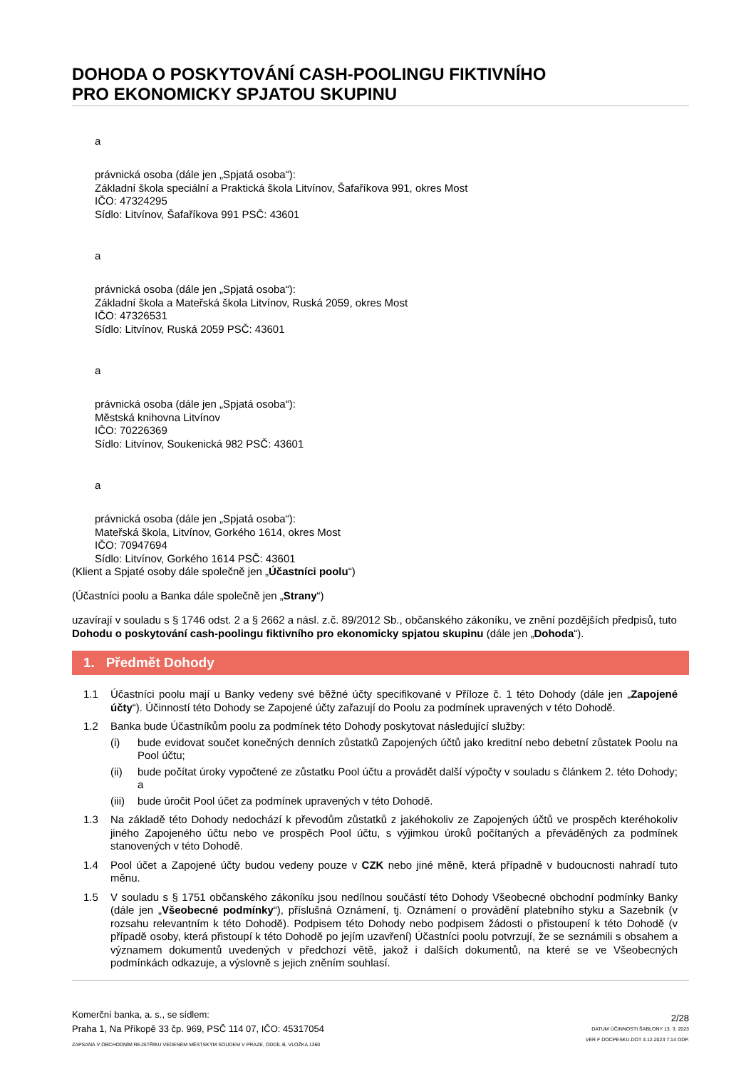DOHODA O POSKYTOVÁNÍ CASH-POOLINGU FIKTIVNÍHO
PRO EKONOMICKY SPJATOU SKUPINU
a
právnická osoba (dále jen „Spjatá osoba“):
Základní škola speciální a Praktická škola Litvínov, Šafaříkova 991, okres Most
IČO: 47324295
Sídlo: Litvínov, Šafaříkova 991 PSČ: 43601
a
právnická osoba (dále jen „Spjatá osoba“):
Základní škola a Mateřská škola Litvínov, Ruská 2059, okres Most
IČO: 47326531
Sídlo: Litvínov, Ruská 2059 PSČ: 43601
a
právnická osoba (dále jen „Spjatá osoba“):
Městská knihovna Litvínov
IČO: 70226369
Sídlo: Litvínov, Soukenická 982 PSČ: 43601
a
právnická osoba (dále jen „Spjatá osoba“):
Mateřská škola, Litvínov, Gorkého 1614, okres Most
IČO: 70947694
Sídlo: Litvínov, Gorkého 1614 PSČ: 43601
(Klient a Spjaté osoby dále společně jen „Účastníci poolu“)
(Účastníci poolu a Banka dále společně jen „Strany“)
uzavírají v souladu s § 1746 odst. 2 a § 2662 a násl. z.č. 89/2012 Sb., občanského zákoníku, ve znění pozdějších předpisů, tuto Dohodu o poskytování cash-poolingu fiktivního pro ekonomicky spjatou skupinu (dále jen „Dohoda“).
1. Předmět Dohody
1.1 Účastníci poolu mají u Banky vedeny své běžné účty specifikované v Příloze č. 1 této Dohody (dále jen „Zapojené účty“). Účinností této Dohody se Zapojené účty zařazují do Poolu za podmínek upravených v této Dohodě.
1.2 Banka bude Účastníkům poolu za podmínek této Dohody poskytovat následující služby:
(i) bude evidovat součet konečných denních zůstatků Zapojených účtů jako kreditní nebo debetní zůstatek Poolu na Pool účtu;
(ii) bude počítat úroky vypočtené ze zůstatku Pool účtu a provádět další výpočty v souladu s článkem 2. této Dohody; a
(iii)
bude úročit Pool účet za podmínek upravených v této Dohodě.
1.3 Na základě této Dohody nedochází k převodům zůstatků z jakéhokoliv ze Zapojených účtů ve prospěch kteréhokoliv jiného Zapojeného účtu nebo ve prospěch Pool účtu, s výjimkou úroků počítaných a převáděných za podmínek stanovených v této Dohodě.
1.4 Pool účet a Zapojené účty budou vedeny pouze v CZK nebo jiné měně, která případně v budoucnosti nahradí tuto měnu.
1.5 V souladu s § 1751 občanského zákoníku jsou nedílnou součástí této Dohody Všeobecné obchodní podmínky Banky (dále jen „Všeobecné podmínky“), příslušná Oznámení, tj. Oznámení o provádění platebního styku a Sazebník (v rozsahu relevantním k této Dohodě). Podpisem této Dohody nebo podpisem žádosti o přistoupení k této Dohodě (v případě osoby, která přistoupí k této Dohodě po jejím uzavření) Účastníci poolu potvrzují, že se seznámili s obsahem a významem dokumentů uvedených v předchozí větě, jakož i dalších dokumentů, na které se ve Všeobecných podmínkách odkazuje, a výslovně s jejich zněním souhlasí.
Komerční banka, a. s., se sídlem:
Praha 1, Na Příkopě 33 čp. 969, PSČ 114 07, IČO: 45317054
ZAPSANÁ V OBCHODNÍM REJSTŘÍKU VEDENÉM MĚSTSKÝM SOUDEM V PRAZE, ODDÍL B, VLOŽKA 1360
2/28
DATUM ÚČINNOSTI ŠABLONY 13. 3. 2023
VER F DOCPESKU.DOT 4.12.2023 7:14 ODP.